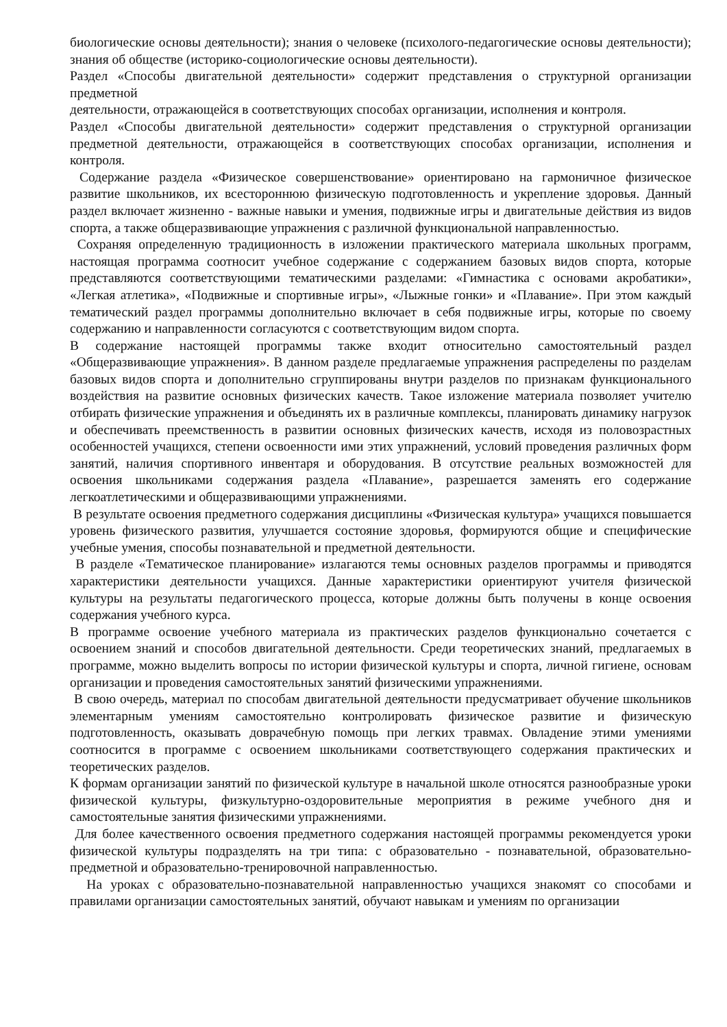биологические основы деятельности); знания о человеке (психолого-педагогические основы деятельности); знания об обществе (историко-социологические основы деятельности).
Раздел «Способы двигательной деятельности» содержит представления о структурной организации предметной
деятельности, отражающейся в соответствующих способах организации, исполнения и контроля.
Раздел «Способы двигательной деятельности» содержит представления о структурной организации предметной деятельности, отражающейся в соответствующих способах организации, исполнения и контроля.
Содержание раздела «Физическое совершенствование» ориентировано на гармоничное физическое развитие школьников, их всестороннюю физическую подготовленность и укрепление здоровья. Данный раздел включает жизненно - важные навыки и умения, подвижные игры и двигательные действия из видов спорта, а также общеразвивающие упражнения с различной функциональной направленностью.
Сохраняя определенную традиционность в изложении практического материала школьных программ, настоящая программа соотносит учебное содержание с содержанием базовых видов спорта, которые представляются соответствующими тематическими разделами: «Гимнастика с основами акробатики», «Легкая атлетика», «Подвижные и спортивные игры», «Лыжные гонки» и «Плавание». При этом каждый тематический раздел программы дополнительно включает в себя подвижные игры, которые по своему содержанию и направленности согласуются с соответствующим видом спорта.
В содержание настоящей программы также входит относительно самостоятельный раздел «Общеразвивающие упражнения». В данном разделе предлагаемые упражнения распределены по разделам базовых видов спорта и дополнительно сгруппированы внутри разделов по признакам функционального воздействия на развитие основных физических качеств. Такое изложение материала позволяет учителю отбирать физические упражнения и объединять их в различные комплексы, планировать динамику нагрузок и обеспечивать преемственность в развитии основных физических качеств, исходя из половозрастных особенностей учащихся, степени освоенности ими этих упражнений, условий проведения различных форм занятий, наличия спортивного инвентаря и оборудования. В отсутствие реальных возможностей для освоения школьниками содержания раздела «Плавание», разрешается заменять его содержание легкоатлетическими и общеразвивающими упражнениями.
В результате освоения предметного содержания дисциплины «Физическая культура» учащихся повышается уровень физического развития, улучшается состояние здоровья, формируются общие и специфические учебные умения, способы познавательной и предметной деятельности.
В разделе «Тематическое планирование» излагаются темы основных разделов программы и приводятся характеристики деятельности учащихся. Данные характеристики ориентируют учителя физической культуры на результаты педагогического процесса, которые должны быть получены в конце освоения содержания учебного курса.
В программе освоение учебного материала из практических разделов функционально сочетается с освоением знаний и способов двигательной деятельности. Среди теоретических знаний, предлагаемых в программе, можно выделить вопросы по истории физической культуры и спорта, личной гигиене, основам организации и проведения самостоятельных занятий физическими упражнениями.
В свою очередь, материал по способам двигательной деятельности предусматривает обучение школьников элементарным умениям самостоятельно контролировать физическое развитие и физическую подготовленность, оказывать доврачебную помощь при легких травмах. Овладение этими умениями соотносится в программе с освоением школьниками соответствующего содержания практических и теоретических разделов.
К формам организации занятий по физической культуре в начальной школе относятся разнообразные уроки физической культуры, физкультурно-оздоровительные мероприятия в режиме учебного дня и самостоятельные занятия физическими упражнениями.
Для более качественного освоения предметного содержания настоящей программы рекомендуется уроки физической культуры подразделять на три типа: с образовательно - познавательной, образовательно-предметной и образовательно-тренировочной направленностью.
На уроках с образовательно-познавательной направленностью учащихся знакомят со способами и правилами организации самостоятельных занятий, обучают навыкам и умениям по организации